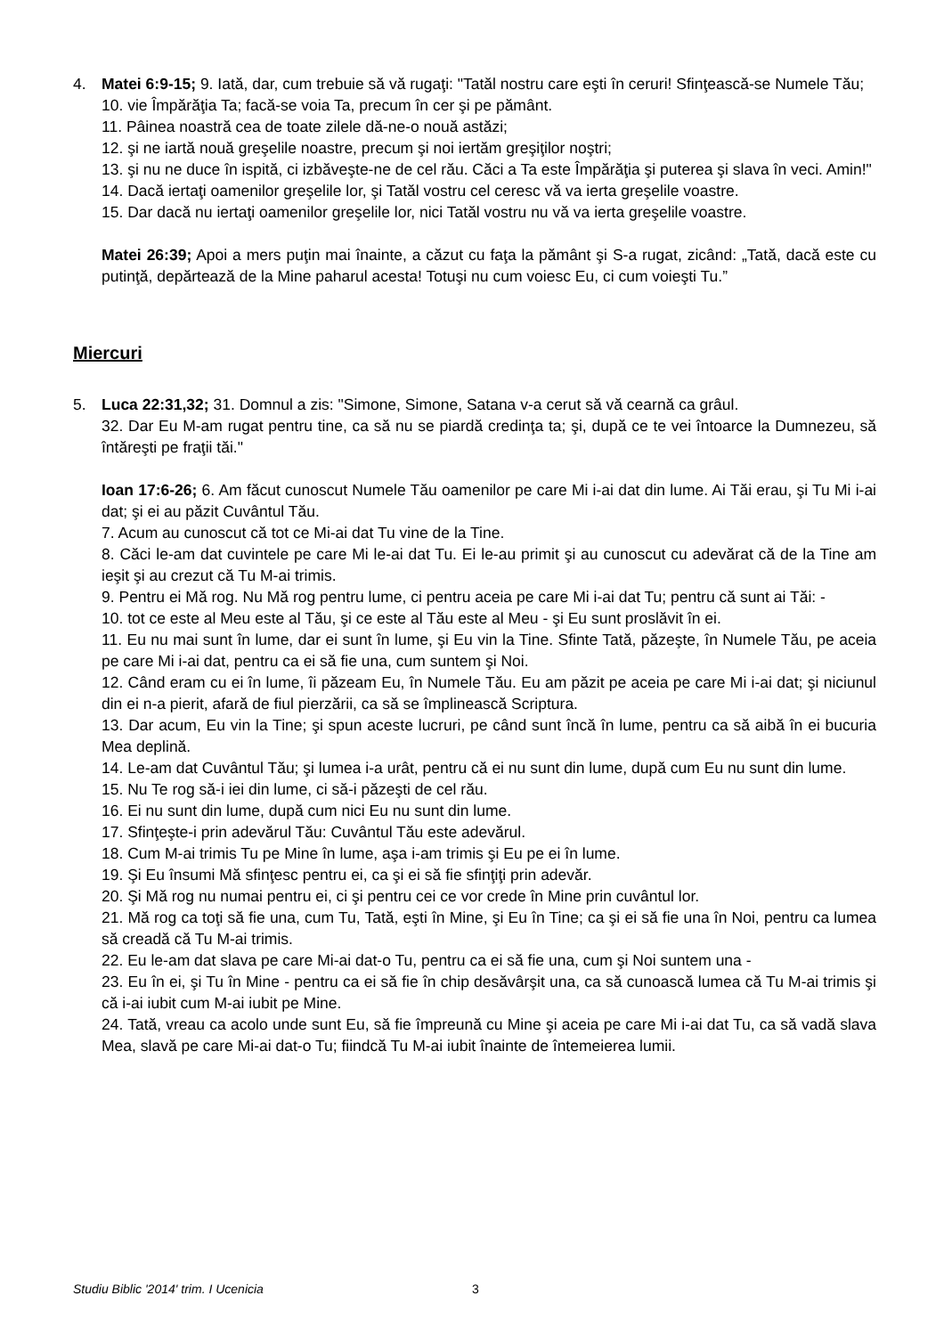4. Matei 6:9-15; 9. Iată, dar, cum trebuie să vă rugaţi: "Tatăl nostru care eşti în ceruri! Sfinţească-se Numele Tău;
10. vie Împărăţia Ta; facă-se voia Ta, precum în cer şi pe pământ.
11. Pâinea noastră cea de toate zilele dă-ne-o nouă astăzi;
12. şi ne iartă nouă greşelile noastre, precum şi noi iertăm greşiţilor noştri;
13. şi nu ne duce în ispită, ci izbăveşte-ne de cel rău. Căci a Ta este Împărăţia şi puterea şi slava în veci. Amin!"
14. Dacă iertaţi oamenilor greşelile lor, şi Tatăl vostru cel ceresc vă va ierta greşelile voastre.
15. Dar dacă nu iertaţi oamenilor greşelile lor, nici Tatăl vostru nu vă va ierta greşelile voastre.
Matei 26:39; Apoi a mers puţin mai înainte, a căzut cu faţa la pământ şi S-a rugat, zicând: „Tată, dacă este cu putinţă, depărtează de la Mine paharul acesta! Totuşi nu cum voiesc Eu, ci cum voieşti Tu.”
Miercuri
5. Luca 22:31,32; 31. Domnul a zis: "Simone, Simone, Satana v-a cerut să vă cearnă ca grâul.
32. Dar Eu M-am rugat pentru tine, ca să nu se piardă credinţa ta; şi, după ce te vei întoarce la Dumnezeu, să întăreşti pe fraţii tăi."
Ioan 17:6-26; 6. Am făcut cunoscut Numele Tău oamenilor pe care Mi i-ai dat din lume. Ai Tăi erau, şi Tu Mi i-ai dat; şi ei au păzit Cuvântul Tău.
7. Acum au cunoscut că tot ce Mi-ai dat Tu vine de la Tine.
8. Căci le-am dat cuvintele pe care Mi le-ai dat Tu. Ei le-au primit şi au cunoscut cu adevărat că de la Tine am ieşit şi au crezut că Tu M-ai trimis.
9. Pentru ei Mă rog. Nu Mă rog pentru lume, ci pentru aceia pe care Mi i-ai dat Tu; pentru că sunt ai Tăi: -
10. tot ce este al Meu este al Tău, şi ce este al Tău este al Meu - şi Eu sunt proslăvit în ei.
11. Eu nu mai sunt în lume, dar ei sunt în lume, şi Eu vin la Tine. Sfinte Tată, păzeşte, în Numele Tău, pe aceia pe care Mi i-ai dat, pentru ca ei să fie una, cum suntem şi Noi.
12. Când eram cu ei în lume, îi păzeam Eu, în Numele Tău. Eu am păzit pe aceia pe care Mi i-ai dat; şi niciunul din ei n-a pierit, afară de fiul pierzării, ca să se împlinească Scriptura.
13. Dar acum, Eu vin la Tine; şi spun aceste lucruri, pe când sunt încă în lume, pentru ca să aibă în ei bucuria Mea deplină.
14. Le-am dat Cuvântul Tău; şi lumea i-a urât, pentru că ei nu sunt din lume, după cum Eu nu sunt din lume.
15. Nu Te rog să-i iei din lume, ci să-i păzeşti de cel rău.
16. Ei nu sunt din lume, după cum nici Eu nu sunt din lume.
17. Sfinţeşte-i prin adevărul Tău: Cuvântul Tău este adevărul.
18. Cum M-ai trimis Tu pe Mine în lume, aşa i-am trimis şi Eu pe ei în lume.
19. Şi Eu însumi Mă sfinţesc pentru ei, ca şi ei să fie sfinţiţi prin adevăr.
20. Şi Mă rog nu numai pentru ei, ci şi pentru cei ce vor crede în Mine prin cuvântul lor.
21. Mă rog ca toţi să fie una, cum Tu, Tată, eşti în Mine, şi Eu în Tine; ca şi ei să fie una în Noi, pentru ca lumea să creadă că Tu M-ai trimis.
22. Eu le-am dat slava pe care Mi-ai dat-o Tu, pentru ca ei să fie una, cum şi Noi suntem una -
23. Eu în ei, şi Tu în Mine - pentru ca ei să fie în chip desăvârşit una, ca să cunoască lumea că Tu M-ai trimis şi că i-ai iubit cum M-ai iubit pe Mine.
24. Tată, vreau ca acolo unde sunt Eu, să fie împreună cu Mine şi aceia pe care Mi i-ai dat Tu, ca să vadă slava Mea, slavă pe care Mi-ai dat-o Tu; fiindcă Tu M-ai iubit înainte de întemeierea lumii.
Studiu Biblic '2014' trim. I Ucenicia
3